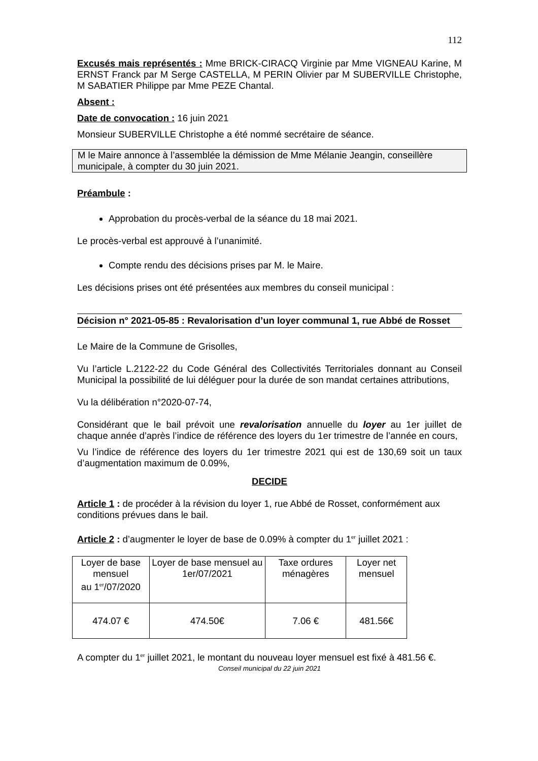112
Excusés mais représentés : Mme BRICK-CIRACQ Virginie par Mme VIGNEAU Karine, M ERNST Franck par M Serge CASTELLA, M PERIN Olivier par M SUBERVILLE Christophe, M SABATIER Philippe par Mme PEZE Chantal.
Absent :
Date de convocation : 16 juin 2021
Monsieur SUBERVILLE Christophe a été nommé secrétaire de séance.
M le Maire annonce à l’assemblée la démission de Mme Mélanie Jeangin, conseillère municipale, à compter du 30 juin 2021.
Préambule :
Approbation du procès-verbal de la séance du 18 mai 2021.
Le procès-verbal est approuvé à l’unanimité.
Compte rendu des décisions prises par M. le Maire.
Les décisions prises ont été présentées aux membres du conseil municipal :
Décision n° 2021-05-85 : Revalorisation d’un loyer communal 1, rue Abbé de Rosset
Le Maire de la Commune de Grisolles,
Vu l’article L.2122-22 du Code Général des Collectivités Territoriales donnant au Conseil Municipal la possibilité de lui déléguer pour la durée de son mandat certaines attributions,
Vu la délibération n°2020-07-74,
Considérant que le bail prévoit une revalorisation annuelle du loyer au 1er juillet de chaque année d’après l’indice de référence des loyers du 1er trimestre de l’année en cours,
Vu l’indice de référence des loyers du 1er trimestre 2021 qui est de 130,69 soit un taux d’augmentation maximum de 0.09%,
DECIDE
Article 1 : de procéder à la révision du loyer 1, rue Abbé de Rosset, conformément aux conditions prévues dans le bail.
Article 2 : d’augmenter le loyer de base de 0.09% à compter du 1<sup>er</sup> juillet 2021 :
| Loyer de base mensuel au 1<sup>er</sup>/07/2020 | Loyer de base mensuel au 1er/07/2021 | Taxe ordures ménagères | Loyer net mensuel |
| 474.07 € | 474.50€ | 7.06 € | 481.56€ |
A compter du 1<sup>er</sup> juillet 2021, le montant du nouveau loyer mensuel est fixé à 481.56 €.
Conseil municipal du 22 juin 2021